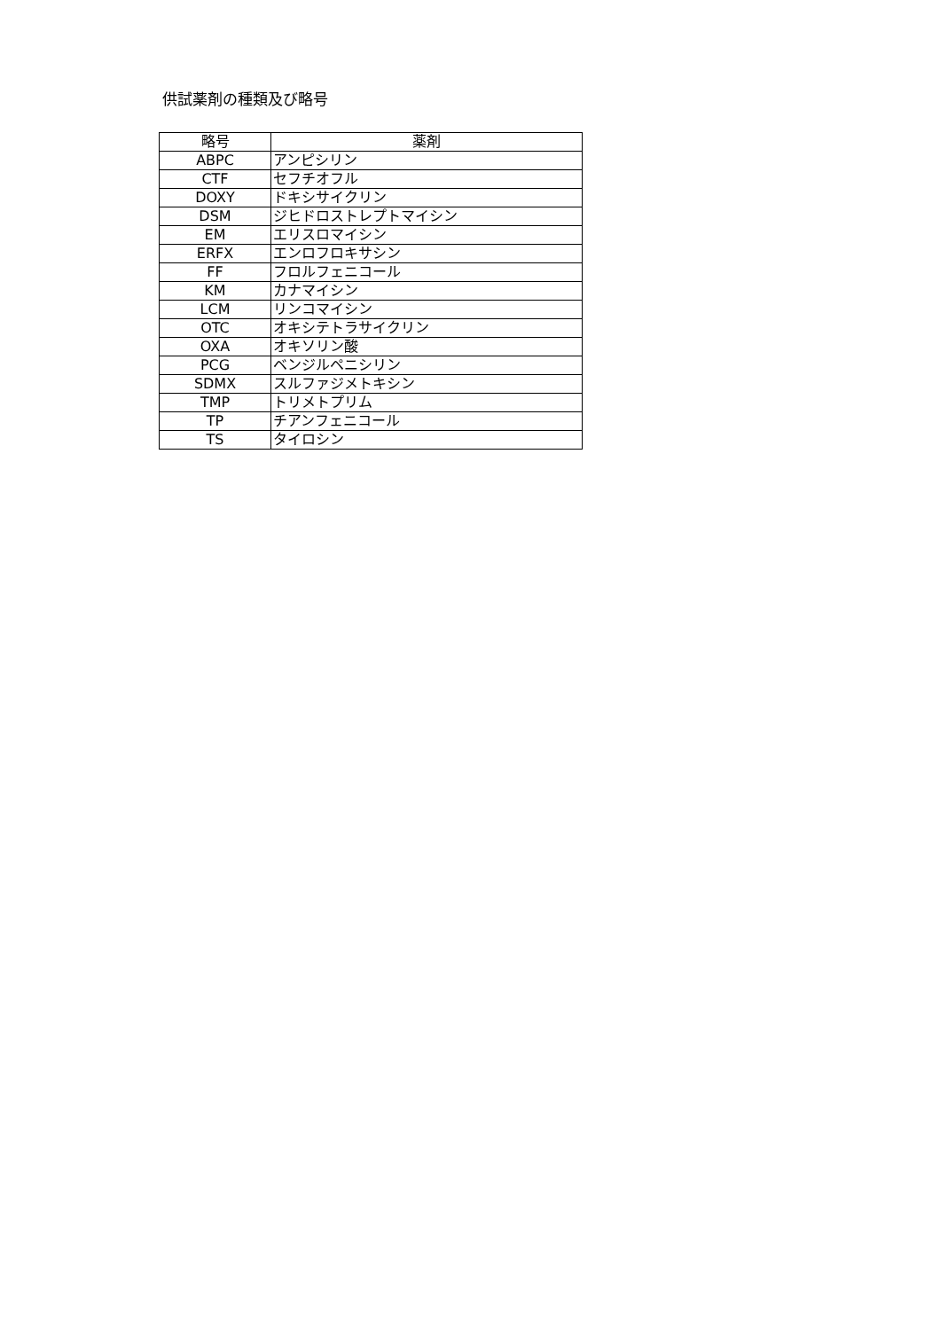供試薬剤の種類及び略号
| 略号 | 薬剤 |
| --- | --- |
| ABPC | アンピシリン |
| CTF | セフチオフル |
| DOXY | ドキシサイクリン |
| DSM | ジヒドロストレプトマイシン |
| EM | エリスロマイシン |
| ERFX | エンロフロキサシン |
| FF | フロルフェニコール |
| KM | カナマイシン |
| LCM | リンコマイシン |
| OTC | オキシテトラサイクリン |
| OXA | オキソリン酸 |
| PCG | ベンジルペニシリン |
| SDMX | スルファジメトキシン |
| TMP | トリメトプリム |
| TP | チアンフェニコール |
| TS | タイロシン |